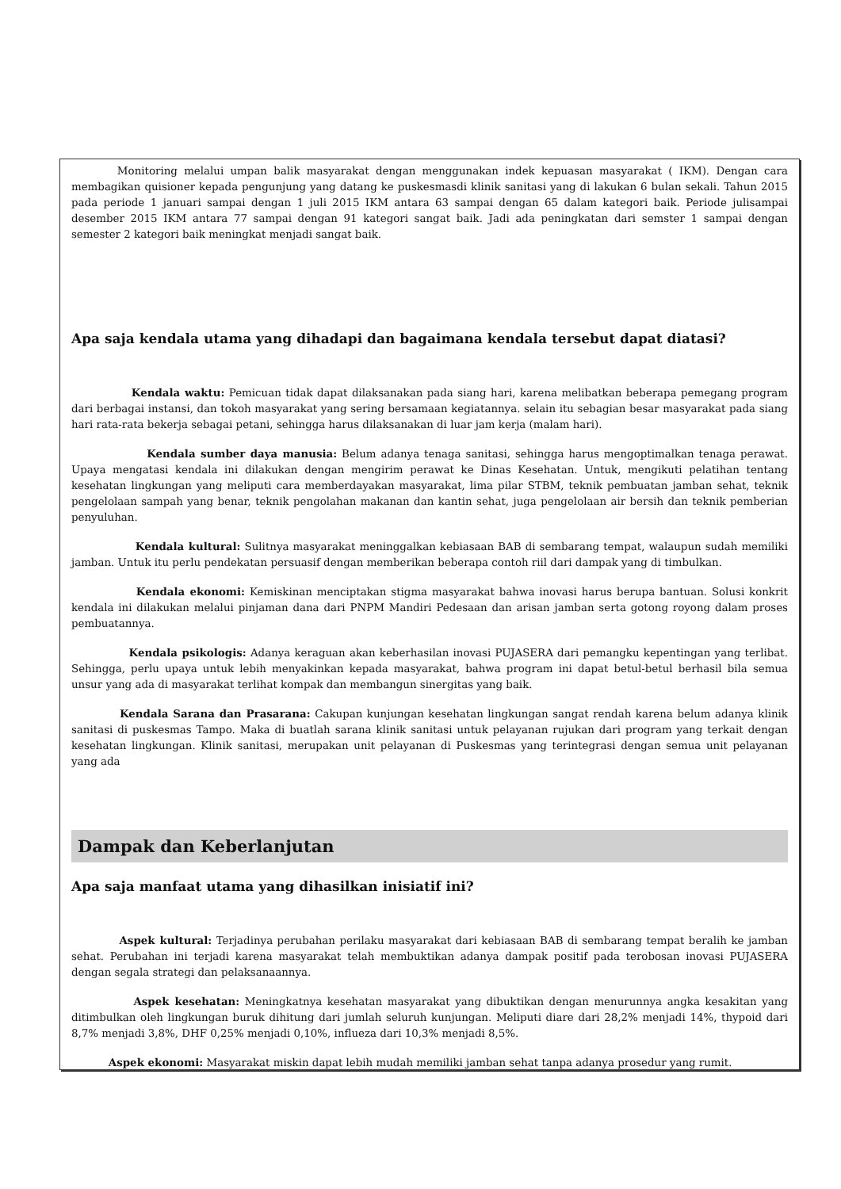Monitoring melalui umpan balik masyarakat dengan menggunakan indek kepuasan masyarakat ( IKM). Dengan cara membagikan quisioner kepada pengunjung yang datang ke puskesmasdi klinik sanitasi yang di lakukan 6 bulan sekali. Tahun 2015 pada periode 1 januari sampai dengan 1 juli 2015 IKM antara 63 sampai dengan 65 dalam kategori baik. Periode julisampai desember 2015 IKM antara 77 sampai dengan 91 kategori sangat baik. Jadi ada peningkatan dari semster 1 sampai dengan semester 2 kategori baik meningkat menjadi sangat baik.
Apa saja kendala utama yang dihadapi dan bagaimana kendala tersebut dapat diatasi?
Kendala waktu: Pemicuan tidak dapat dilaksanakan pada siang hari, karena melibatkan beberapa pemegang program dari berbagai instansi, dan tokoh masyarakat yang sering bersamaan kegiatannya. selain itu sebagian besar masyarakat pada siang hari rata-rata bekerja sebagai petani, sehingga harus dilaksanakan di luar jam kerja (malam hari).
Kendala sumber daya manusia: Belum adanya tenaga sanitasi, sehingga harus mengoptimalkan tenaga perawat. Upaya mengatasi kendala ini dilakukan dengan mengirim perawat ke Dinas Kesehatan. Untuk, mengikuti pelatihan tentang kesehatan lingkungan yang meliputi cara memberdayakan masyarakat, lima pilar STBM, teknik pembuatan jamban sehat, teknik pengelolaan sampah yang benar, teknik pengolahan makanan dan kantin sehat, juga pengelolaan air bersih dan teknik pemberian penyuluhan.
Kendala kultural: Sulitnya masyarakat meninggalkan kebiasaan BAB di sembarang tempat, walaupun sudah memiliki jamban. Untuk itu perlu pendekatan persuasif dengan memberikan beberapa contoh riil dari dampak yang di timbulkan.
Kendala ekonomi: Kemiskinan menciptakan stigma masyarakat bahwa inovasi harus berupa bantuan. Solusi konkrit kendala ini dilakukan melalui pinjaman dana dari PNPM Mandiri Pedesaan dan arisan jamban serta gotong royong dalam proses pembuatannya.
Kendala psikologis: Adanya keraguan akan keberhasilan inovasi PUJASERA dari pemangku kepentingan yang terlibat. Sehingga, perlu upaya untuk lebih menyakinkan kepada masyarakat, bahwa program ini dapat betul-betul berhasil bila semua unsur yang ada di masyarakat terlihat kompak dan membangun sinergitas yang baik.
Kendala Sarana dan Prasarana: Cakupan kunjungan kesehatan lingkungan sangat rendah karena belum adanya klinik sanitasi di puskesmas Tampo. Maka di buatlah sarana klinik sanitasi untuk pelayanan rujukan dari program yang terkait dengan kesehatan lingkungan. Klinik sanitasi, merupakan unit pelayanan di Puskesmas yang terintegrasi dengan semua unit pelayanan yang ada
Dampak dan Keberlanjutan
Apa saja manfaat utama yang dihasilkan inisiatif ini?
Aspek kultural: Terjadinya perubahan perilaku masyarakat dari kebiasaan BAB di sembarang tempat beralih ke jamban sehat. Perubahan ini terjadi karena masyarakat telah membuktikan adanya dampak positif pada terobosan inovasi PUJASERA dengan segala strategi dan pelaksanaannya.
Aspek kesehatan: Meningkatnya kesehatan masyarakat yang dibuktikan dengan menurunnya angka kesakitan yang ditimbulkan oleh lingkungan buruk dihitung dari jumlah seluruh kunjungan. Meliputi diare dari 28,2% menjadi 14%, thypoid dari 8,7% menjadi 3,8%, DHF 0,25% menjadi 0,10%, influeza dari 10,3% menjadi 8,5%.
Aspek ekonomi: Masyarakat miskin dapat lebih mudah memiliki jamban sehat tanpa adanya prosedur yang rumit.